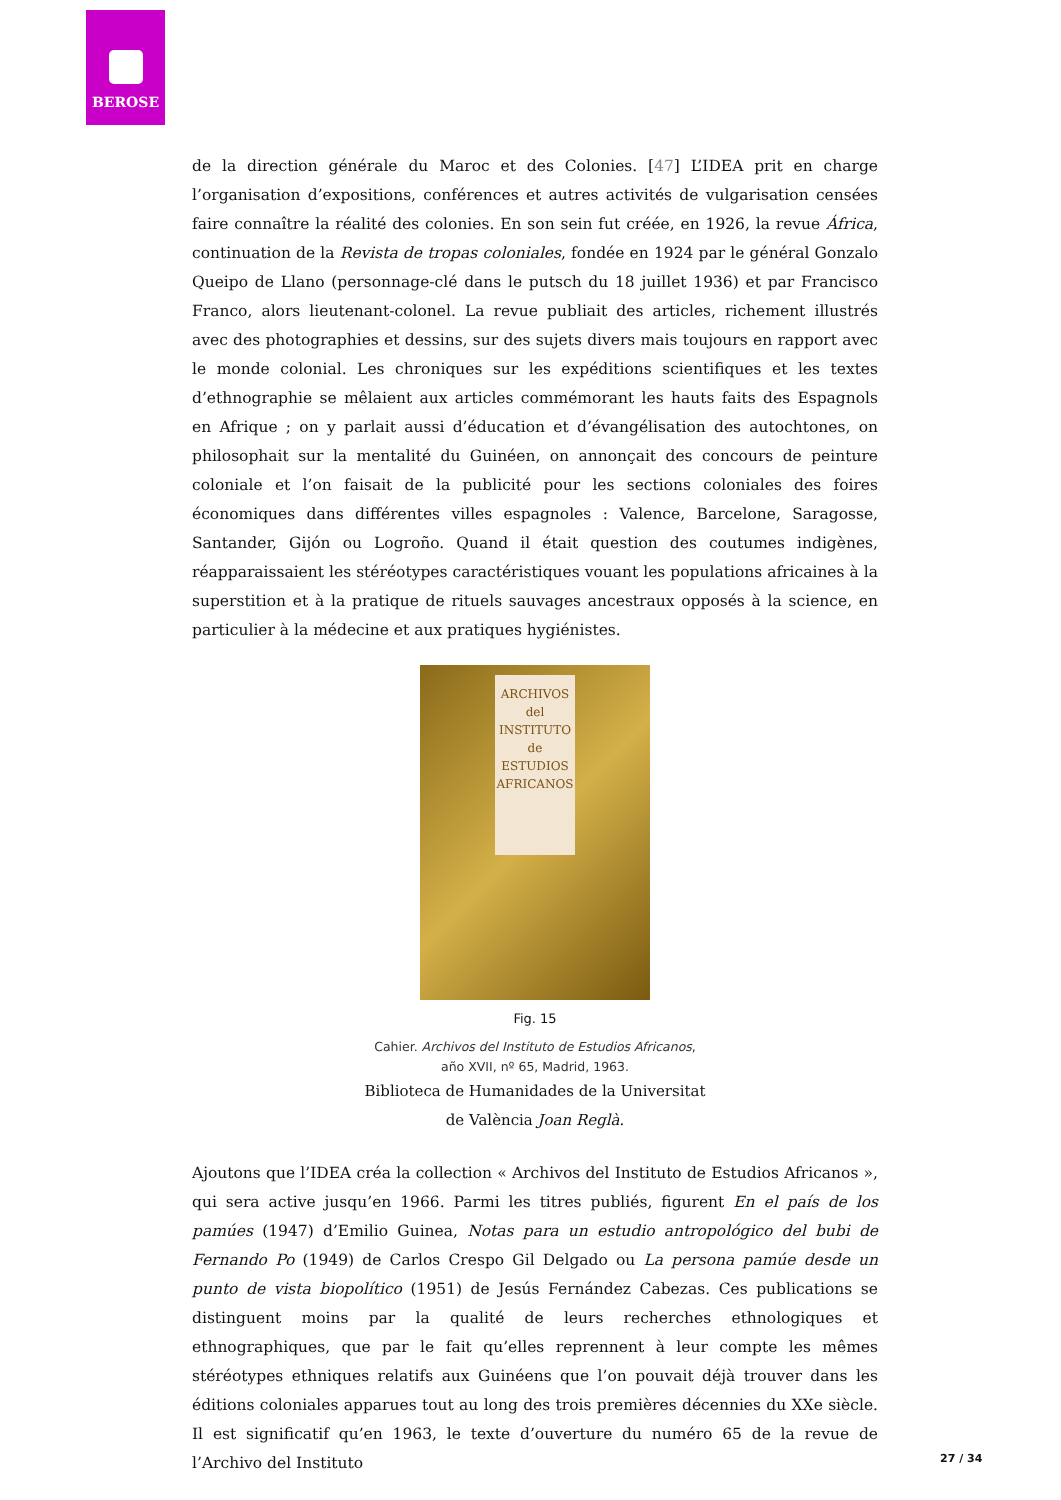BEROSE
de la direction générale du Maroc et des Colonies. [47] L’IDEA prit en charge l’organisation d’expositions, conférences et autres activités de vulgarisation censées faire connaître la réalité des colonies. En son sein fut créée, en 1926, la revue África, continuation de la Revista de tropas coloniales, fondée en 1924 par le général Gonzalo Queipo de Llano (personnage-clé dans le putsch du 18 juillet 1936) et par Francisco Franco, alors lieutenant-colonel. La revue publiait des articles, richement illustrés avec des photographies et dessins, sur des sujets divers mais toujours en rapport avec le monde colonial. Les chroniques sur les expéditions scientifiques et les textes d’ethnographie se mêlaient aux articles commémorant les hauts faits des Espagnols en Afrique ; on y parlait aussi d’éducation et d’évangélisation des autochtones, on philosophait sur la mentalité du Guinéen, on annonçait des concours de peinture coloniale et l’on faisait de la publicité pour les sections coloniales des foires économiques dans différentes villes espagnoles : Valence, Barcelone, Saragosse, Santander, Gijón ou Logroño. Quand il était question des coutumes indigènes, réapparaissaient les stéréotypes caractéristiques vouant les populations africaines à la superstition et à la pratique de rituels sauvages ancestraux opposés à la science, en particulier à la médecine et aux pratiques hygiénistes.
ARCHIVOS
del
INSTITUTO
de
ESTUDIOS
AFRICANOS
Fig. 15
Cahier. Archivos del Instituto de Estudios Africanos, año XVII, nº 65, Madrid, 1963.
Biblioteca de Humanidades de la Universitat de València Joan Reglà.
Ajoutons que l’IDEA créa la collection « Archivos del Instituto de Estudios Africanos », qui sera active jusqu’en 1966. Parmi les titres publiés, figurent En el país de los pamúes (1947) d’Emilio Guinea, Notas para un estudio antropológico del bubi de Fernando Po (1949) de Carlos Crespo Gil Delgado ou La persona pamúe desde un punto de vista biopolítico (1951) de Jesús Fernández Cabezas. Ces publications se distinguent moins par la qualité de leurs recherches ethnologiques et ethnographiques, que par le fait qu’elles reprennent à leur compte les mêmes stéréotypes ethniques relatifs aux Guinéens que l’on pouvait déjà trouver dans les éditions coloniales apparues tout au long des trois premières décennies du XXe siècle. Il est significatif qu’en 1963, le texte d’ouverture du numéro 65 de la revue de l’Archivo del Instituto
27 / 34